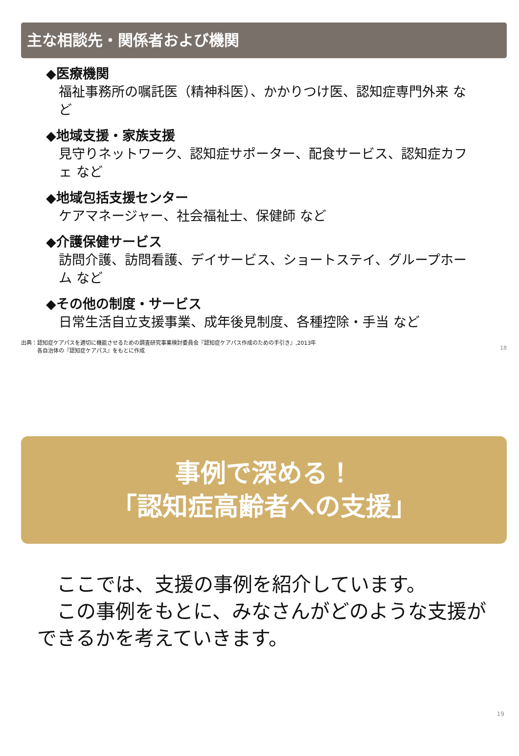主な相談先・関係者および機関
◆医療機関
福祉事務所の嘱託医（精神科医）、かかりつけ医、認知症専門外来 など
◆地域支援・家族支援
見守りネットワーク、認知症サポーター、配食サービス、認知症カフェ など
◆地域包括支援センター
ケアマネージャー、社会福祉士、保健師 など
◆介護保健サービス
訪問介護、訪問看護、デイサービス、ショートステイ、グループホーム など
◆その他の制度・サービス
日常生活自立支援事業、成年後見制度、各種控除・手当 など
出典：認知症ケアパスを適切に機能させるための調査研究事業検討委員会『認知症ケアパス作成のための手引き』,2013年
　　　各自治体の『認知症ケアパス』をもとに作成
18
事例で深める！
「認知症高齢者への支援」
　ここでは、支援の事例を紹介しています。
　この事例をもとに、みなさんがどのような支援ができるかを考えていきます。
19